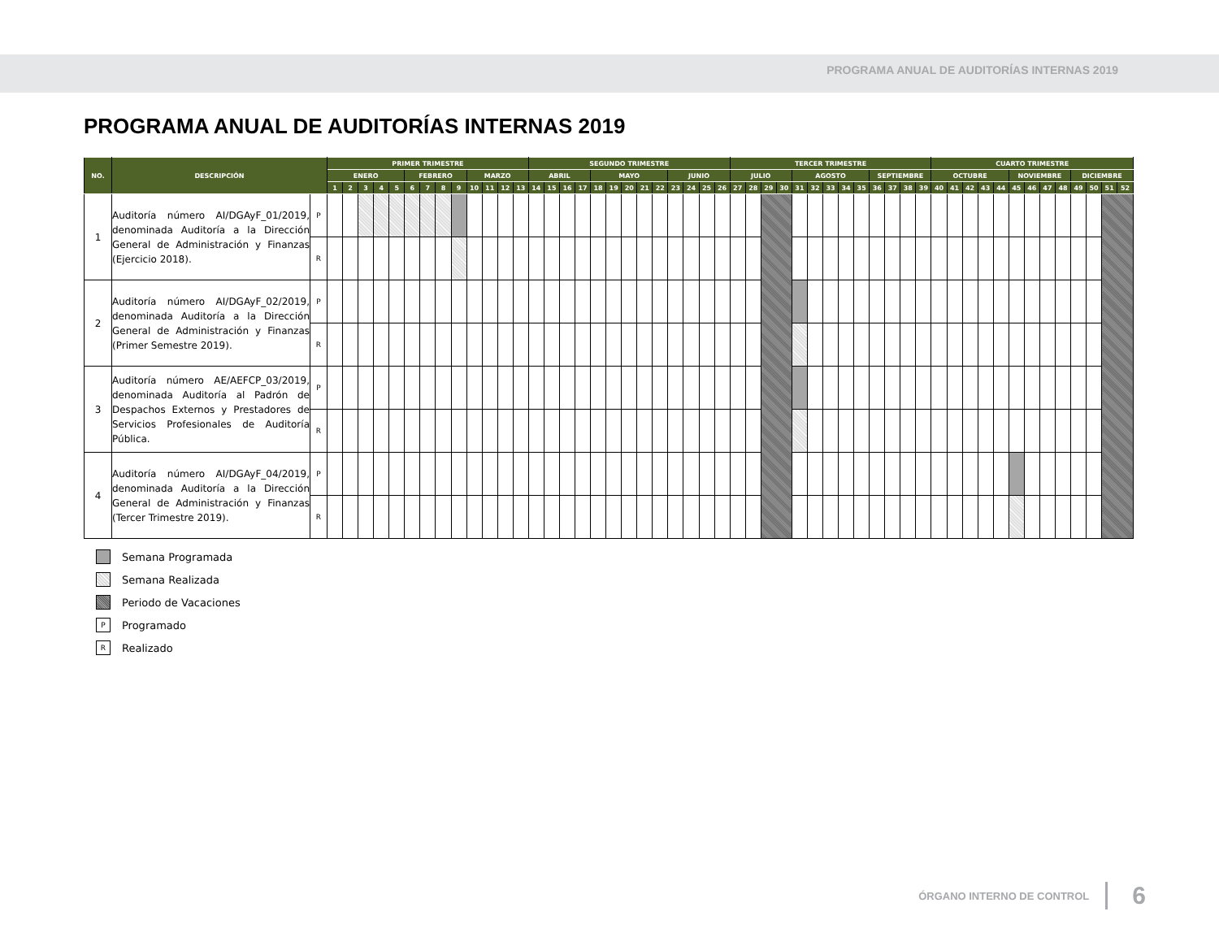PROGRAMA ANUAL DE AUDITORÍAS INTERNAS 2019
PROGRAMA ANUAL DE AUDITORÍAS INTERNAS 2019
| NO. | DESCRIPCIÓN | | PRIMER TRIMESTRE | | | | | | | | | | | | | SEGUNDO TRIMESTRE | | | | | | | | | | | | | TERCER TRIMESTRE | | | | | | | | | | | | | CUARTO TRIMESTRE | | | | | | | | | | | | |
| --- | --- | --- | --- | --- | --- | --- | --- | --- | --- | --- | --- | --- | --- | --- | --- | --- | --- | --- | --- | --- | --- | --- | --- | --- | --- | --- | --- | --- | --- | --- | --- | --- | --- | --- | --- | --- | --- | --- | --- | --- | --- | --- | --- | --- | --- | --- | --- | --- | --- | --- | --- | --- | --- | --- |
| | | | ENERO | | | | | FEBRERO | | | | MARZO | | | | ABRIL | | | | MAYO | | | | | JUNIO | | | | JULIO | | | | AGOSTO | | | | | SEPTIEMBRE | | | | OCTUBRE | | | | | NOVIEMBRE | | | | DICIEMBRE | | | |
| | | | 1 | 2 | 3 | 4 | 5 | 6 | 7 | 8 | 9 | 10 | 11 | 12 | 13 | 14 | 15 | 16 | 17 | 18 | 19 | 20 | 21 | 22 | 23 | 24 | 25 | 26 | 27 | 28 | 29 | 30 | 31 | 32 | 33 | 34 | 35 | 36 | 37 | 38 | 39 | 40 | 41 | 42 | 43 | 44 | 45 | 46 | 47 | 48 | 49 | 50 | 51 | 52 |
| 1 | Auditoría número AI/DGAyF_01/2019, denominada Auditoría a la Dirección General de Administración y Finanzas (Ejercicio 2018). | P | | | | | | | | | | | | | | | | | | | | | | | | | | | | | | | | | | | | | | | | | | | | | | | | | | | | |
| | | R | | | | | | | | | | | | | | | | | | | | | | | | | | | | | | | | | | | | | | | | | | | | | | | | | | | | |
| 2 | Auditoría número AI/DGAyF_02/2019, denominada Auditoría a la Dirección General de Administración y Finanzas (Primer Semestre 2019). | P | | | | | | | | | | | | | | | | | | | | | | | | | | | | | | | | | | | | | | | | | | | | | | | | | | | | |
| | | R | | | | | | | | | | | | | | | | | | | | | | | | | | | | | | | | | | | | | | | | | | | | | | | | | | | | |
| 3 | Auditoría número AE/AEFCP_03/2019, denominada Auditoría al Padrón de Despachos Externos y Prestadores de Servicios Profesionales de Auditoría Pública. | P | | | | | | | | | | | | | | | | | | | | | | | | | | | | | | | | | | | | | | | | | | | | | | | | | | | | |
| | | R | | | | | | | | | | | | | | | | | | | | | | | | | | | | | | | | | | | | | | | | | | | | | | | | | | | | |
| 4 | Auditoría número AI/DGAyF_04/2019, denominada Auditoría a la Dirección General de Administración y Finanzas (Tercer Trimestre 2019). | P | | | | | | | | | | | | | | | | | | | | | | | | | | | | | | | | | | | | | | | | | | | | | | | | | | | | |
| | | R | | | | | | | | | | | | | | | | | | | | | | | | | | | | | | | | | | | | | | | | | | | | | | | | | | | | |
Semana Programada
Semana Realizada
Periodo de Vacaciones
P Programado
R Realizado
ÓRGANO INTERNO DE CONTROL 6